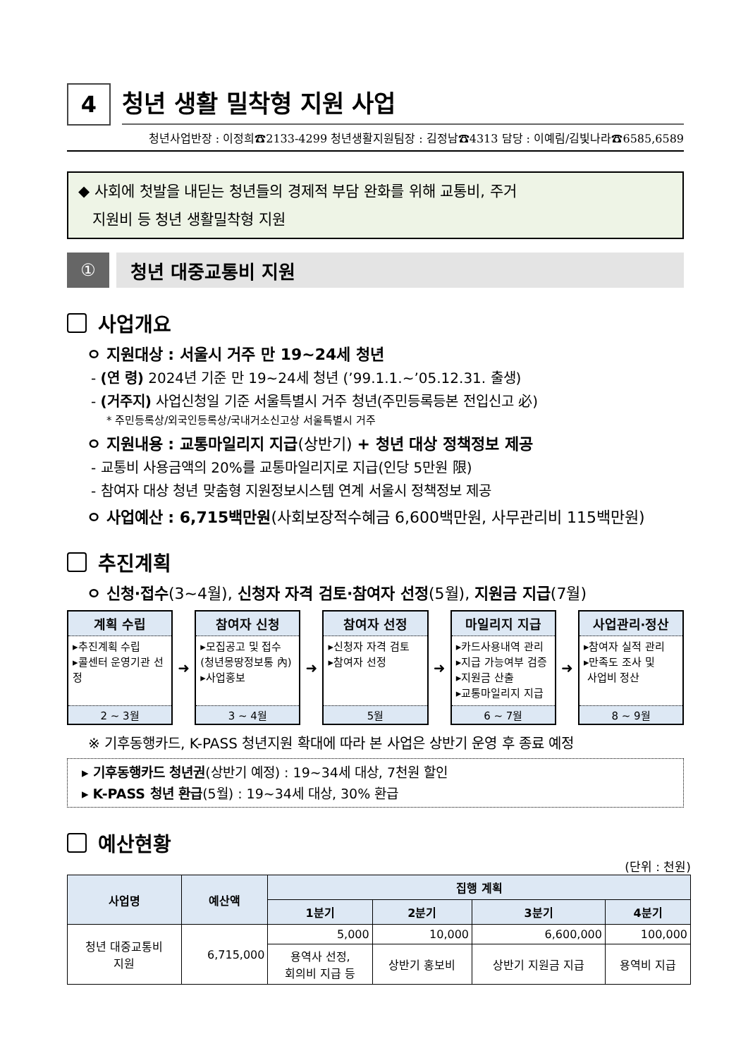4
청년 생활 밀착형 지원 사업
청년사업반장 : 이정희☎2133-4299 청년생활지원팀장 : 김정남☎4313 담당 : 이예림/김빛나라☎6585,6589
◆ 사회에 첫발을 내딛는 청년들의 경제적 부담 완화를 위해 교통비, 주거
지원비 등 청년 생활밀착형 지원
① 청년 대중교통비 지원
사업개요
ㅇ 지원대상 : 서울시 거주 만 19~24세 청년
- (연 령) 2024년 기준 만 19~24세 청년 (’99.1.1.~’05.12.31. 출생)
- (거주지) 사업신청일 기준 서울특별시 거주 청년(주민등록등본 전입신고 必)
* 주민등록상/외국인등록상/국내거소신고상 서울특별시 거주
ㅇ 지원내용 : 교통마일리지 지급(상반기) + 청년 대상 정책정보 제공
- 교통비 사용금액의 20%를 교통마일리지로 지급(인당 5만원 限)
- 참여자 대상 청년 맞춤형 지원정보시스템 연계 서울시 정책정보 제공
ㅇ 사업예산 : 6,715백만원(사회보장적수혜금 6,600백만원, 사무관리비 115백만원)
추진계획
ㅇ 신청·접수(3~4월), 신청자 자격 검토·참여자 선정(5월), 지원금 지급(7월)
계획 수립
▸추진계획 수립
▸콜센터 운영기관 선정
2 ~ 3월
➜
참여자 신청
▸모집공고 및 접수
(청년몽땅정보통 內)
▸사업홍보
3 ~ 4월
➜
참여자 선정
▸신청자 자격 검토
▸참여자 선정
5월
➜
마일리지 지급
▸카드사용내역 관리
▸지급 가능여부 검증
▸지원금 산출
▸교통마일리지 지급
6 ~ 7월
➜
사업관리·정산
▸참여자 실적 관리
▸만족도 조사 및
사업비 정산
8 ~ 9월
※ 기후동행카드, K-PASS 청년지원 확대에 따라 본 사업은 상반기 운영 후 종료 예정
▸ 기후동행카드 청년권(상반기 예정) : 19~34세 대상, 7천원 할인
▸ K-PASS 청년 환급(5월) : 19~34세 대상, 30% 환급
예산현황
(단위 : 천원)
| 사업명 | 예산액 | 집행 계획 | | | |
| --- | --- | --- | --- | --- | --- |
| | | 1분기 | 2분기 | 3분기 | 4분기 |
| 청년 대중교통비 지원 | 6,715,000 | 5,000 | 10,000 | 6,600,000 | 100,000 |
| | | 용역사 선정, 회의비 지급 등 | 상반기 홍보비 | 상반기 지원금 지급 | 용역비 지급 |